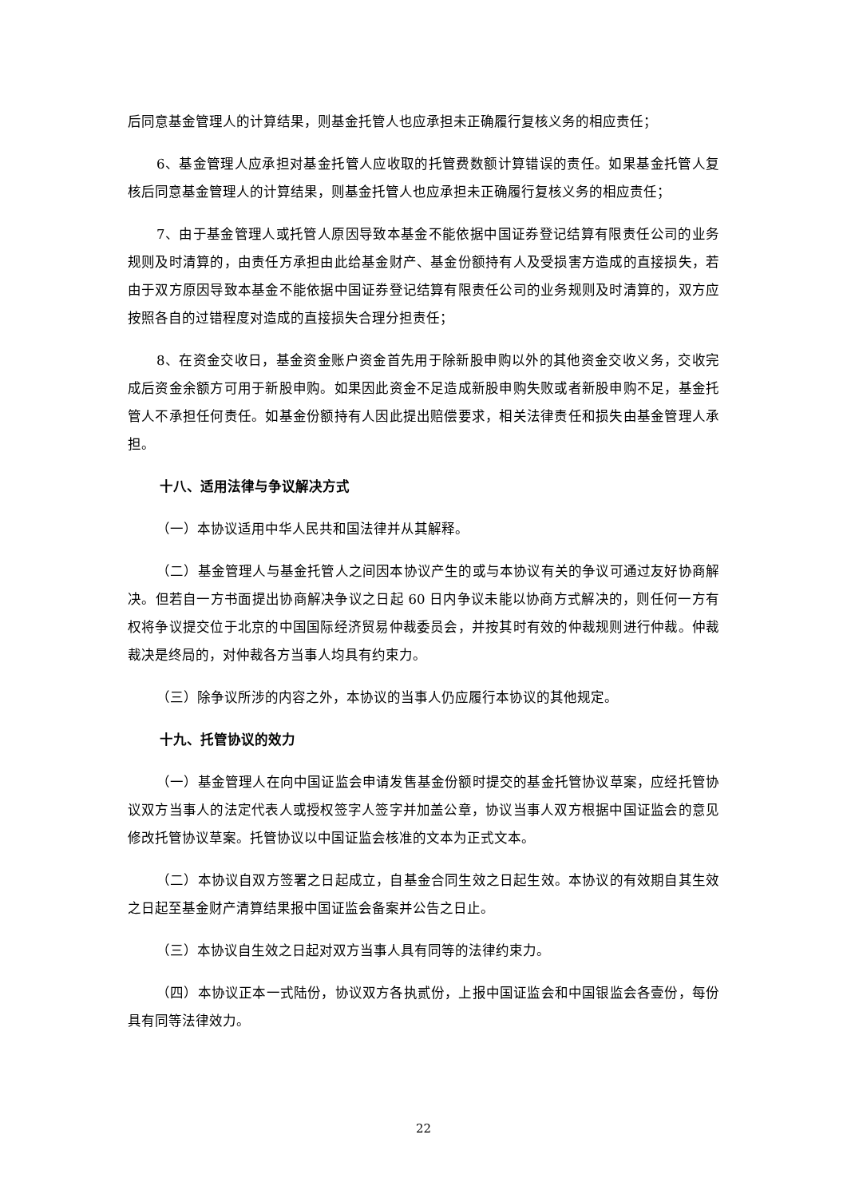后同意基金管理人的计算结果，则基金托管人也应承担未正确履行复核义务的相应责任；
6、基金管理人应承担对基金托管人应收取的托管费数额计算错误的责任。如果基金托管人复核后同意基金管理人的计算结果，则基金托管人也应承担未正确履行复核义务的相应责任；
7、由于基金管理人或托管人原因导致本基金不能依据中国证券登记结算有限责任公司的业务规则及时清算的，由责任方承担由此给基金财产、基金份额持有人及受损害方造成的直接损失，若由于双方原因导致本基金不能依据中国证券登记结算有限责任公司的业务规则及时清算的，双方应按照各自的过错程度对造成的直接损失合理分担责任；
8、在资金交收日，基金资金账户资金首先用于除新股申购以外的其他资金交收义务，交收完成后资金余额方可用于新股申购。如果因此资金不足造成新股申购失败或者新股申购不足，基金托管人不承担任何责任。如基金份额持有人因此提出赔偿要求，相关法律责任和损失由基金管理人承担。
十八、适用法律与争议解决方式
（一）本协议适用中华人民共和国法律并从其解释。
（二）基金管理人与基金托管人之间因本协议产生的或与本协议有关的争议可通过友好协商解决。但若自一方书面提出协商解决争议之日起 60 日内争议未能以协商方式解决的，则任何一方有权将争议提交位于北京的中国国际经济贸易仲裁委员会，并按其时有效的仲裁规则进行仲裁。仲裁裁决是终局的，对仲裁各方当事人均具有约束力。
（三）除争议所涉的内容之外，本协议的当事人仍应履行本协议的其他规定。
十九、托管协议的效力
（一）基金管理人在向中国证监会申请发售基金份额时提交的基金托管协议草案，应经托管协议双方当事人的法定代表人或授权签字人签字并加盖公章，协议当事人双方根据中国证监会的意见修改托管协议草案。托管协议以中国证监会核准的文本为正式文本。
（二）本协议自双方签署之日起成立，自基金合同生效之日起生效。本协议的有效期自其生效之日起至基金财产清算结果报中国证监会备案并公告之日止。
（三）本协议自生效之日起对双方当事人具有同等的法律约束力。
（四）本协议正本一式陆份，协议双方各执贰份，上报中国证监会和中国银监会各壹份，每份具有同等法律效力。
22